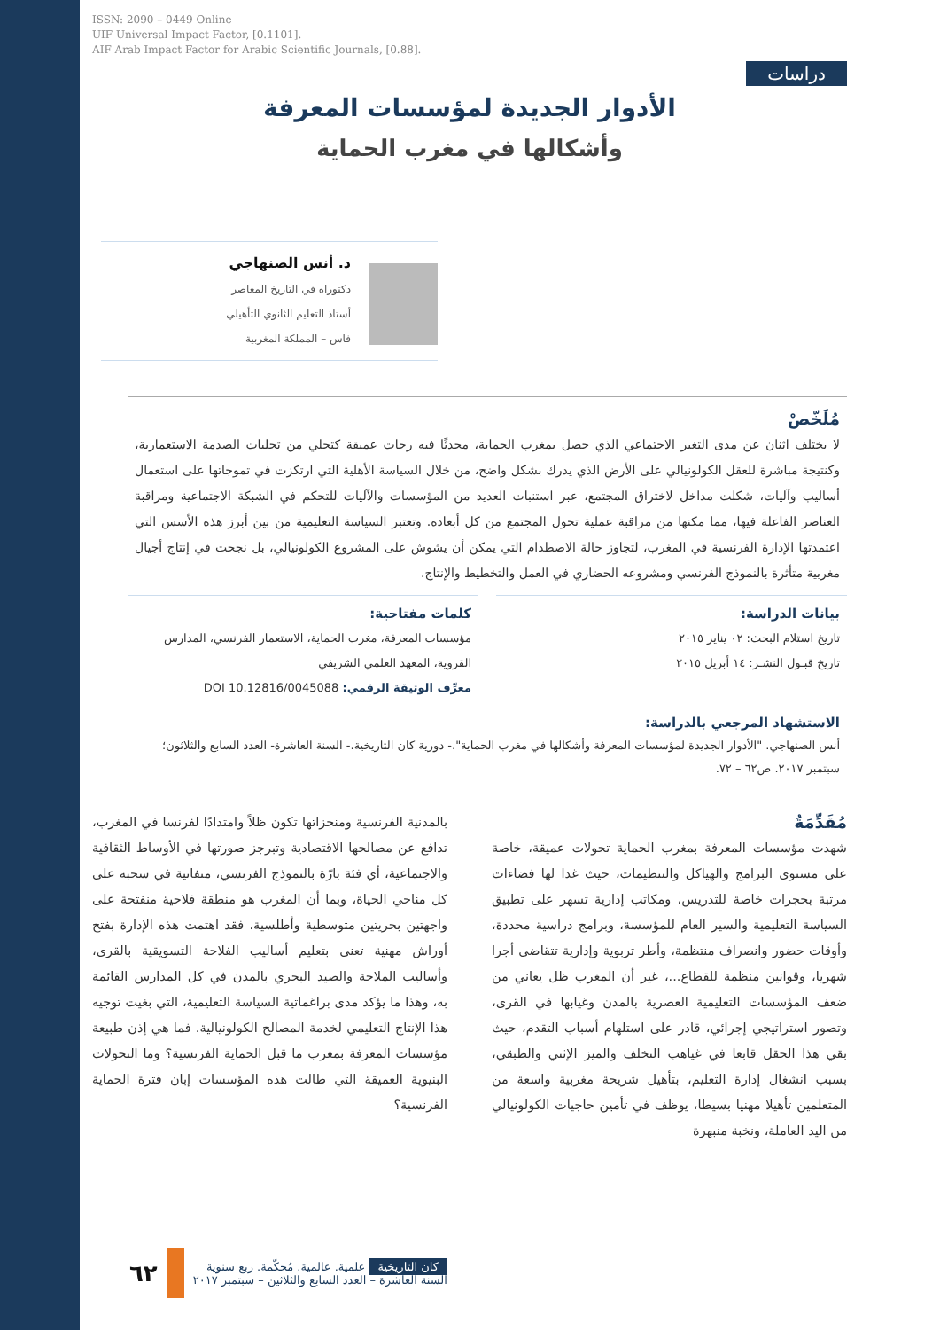ISSN: 2090 – 0449 Online
UIF Universal Impact Factor, [0.1101].
AIF Arab Impact Factor for Arabic Scientific Journals, [0.88].
دراسات
الأدوار الجديدة لمؤسسات المعرفة
وأشكالها في مغرب الحماية
د. أنس الصنهاجي
دكتوراه في التاريخ المعاصر
أستاذ التعليم الثانوي التأهيلي
فاس – المملكة المغربية
مُلَخّصْ
لا يختلف اثنان عن مدى التغير الاجتماعي الذي حصل بمغرب الحماية، محدثًا فيه رجات عميقة كتجلي من تجليات الصدمة الاستعمارية، وكنتيجة مباشرة للعقل الكولونيالي على الأرض الذي يدرك بشكل واضح، من خلال السياسة الأهلية التي ارتكزت في تموجاتها على استعمال أساليب وآليات، شكلت مداخل لاختراق المجتمع، عبر استنبات العديد من المؤسسات والآليات للتحكم في الشبكة الاجتماعية ومراقبة العناصر الفاعلة فيها، مما مكنها من مراقبة عملية تحول المجتمع من كل أبعاده. وتعتبر السياسة التعليمية من بين أبرز هذه الأسس التي اعتمدتها الإدارة الفرنسية في المغرب، لتجاوز حالة الاصطدام التي يمكن أن يشوش على المشروع الكولونيالي، بل نجحت في إنتاج أجيال مغربية متأثرة بالنموذج الفرنسي ومشروعه الحضاري في العمل والتخطيط والإنتاج.
بيانات الدراسة:
تاريخ استلام البحث: ٠٢ يناير ٢٠١٥
تاريخ قبـول النشـر: ١٤ أبريل ٢٠١٥
كلمات مفتاحية:
مؤسسات المعرفة، مغرب الحماية، الاستعمار الفرنسي، المدارس القروية، المعهد العلمي الشريفي
معرِّف الوثيقة الرقمي: DOI 10.12816/0045088
الاستشهاد المرجعي بالدراسة:
أنس الصنهاجي. "الأدوار الجديدة لمؤسسات المعرفة وأشكالها في مغرب الحماية".- دورية كان التاريخية.- السنة العاشرة- العدد السابع والثلاثون؛ سبتمبر ٢٠١٧. ص٦٢ – ٧٢.
مُقَدِّمَةُ
شهدت مؤسسات المعرفة بمغرب الحماية تحولات عميقة، خاصة على مستوى البرامج والهياكل والتنظيمات، حيث غدا لها فضاءات مرتبة بحجرات خاصة للتدريس، ومكاتب إدارية تسهر على تطبيق السياسة التعليمية والسير العام للمؤسسة، وبرامج دراسية محددة، وأوقات حضور وانصراف منتظمة، وأطر تربوية وإدارية تتقاضى أجرا شهريا، وقوانين منظمة للقطاع...، غير أن المغرب ظل يعاني من ضعف المؤسسات التعليمية العصرية بالمدن وغيابها في القرى، وتصور استراتيجي إجرائي، قادر على استلهام أسباب التقدم، حيث بقي هذا الحقل قابعا في غياهب التخلف والميز الإثني والطبقي، بسبب انشغال إدارة التعليم، بتأهيل شريحة مغربية واسعة من المتعلمين تأهيلا مهنيا بسيطا، يوظف في تأمين حاجيات الكولونيالي من اليد العاملة، ونخبة منبهرة
بالمدنية الفرنسية ومنجزاتها تكون ظلاً وامتدادًا لفرنسا في المغرب، تدافع عن مصالحها الاقتصادية وتبرجز صورتها في الأوساط الثقافية والاجتماعية، أي فئة بارّة بالنموذج الفرنسي، متفانية في سحبه على كل مناحي الحياة، وبما أن المغرب هو منطقة فلاحية منفتحة على واجهتين بحريتين متوسطية وأطلسية، فقد اهتمت هذه الإدارة بفتح أوراش مهنية تعنى بتعليم أساليب الفلاحة التسويقية بالقرى، وأساليب الملاحة والصيد البحري بالمدن في كل المدارس القائمة به، وهذا ما يؤكد مدى براغماتية السياسة التعليمية، التي بغيت توجيه هذا الإنتاج التعليمي لخدمة المصالح الكولونيالية. فما هي إذن طبيعة مؤسسات المعرفة بمغرب ما قبل الحماية الفرنسية؟ وما التحولات البنيوية العميقة التي طالت هذه المؤسسات إبان فترة الحماية الفرنسية؟
كان التاريخية علمية. عالمية. مُحكّمة. ربع سنوية
السنة العاشرة – العدد السابع والثلاثين – سبتمبر ٢٠١٧
٦٢